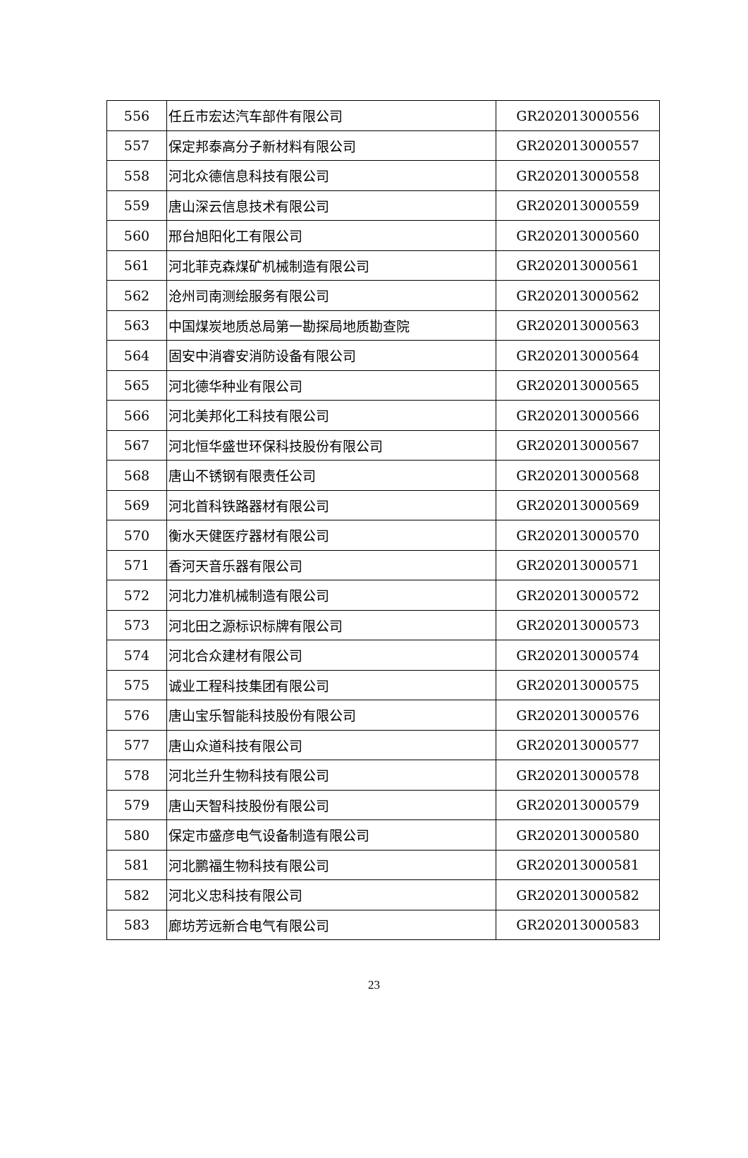| 556 | 任丘市宏达汽车部件有限公司 | GR202013000556 |
| 557 | 保定邦泰高分子新材料有限公司 | GR202013000557 |
| 558 | 河北众德信息科技有限公司 | GR202013000558 |
| 559 | 唐山深云信息技术有限公司 | GR202013000559 |
| 560 | 邢台旭阳化工有限公司 | GR202013000560 |
| 561 | 河北菲克森煤矿机械制造有限公司 | GR202013000561 |
| 562 | 沧州司南测绘服务有限公司 | GR202013000562 |
| 563 | 中国煤炭地质总局第一勘探局地质勘查院 | GR202013000563 |
| 564 | 固安中消睿安消防设备有限公司 | GR202013000564 |
| 565 | 河北德华种业有限公司 | GR202013000565 |
| 566 | 河北美邦化工科技有限公司 | GR202013000566 |
| 567 | 河北恒华盛世环保科技股份有限公司 | GR202013000567 |
| 568 | 唐山不锈钢有限责任公司 | GR202013000568 |
| 569 | 河北首科铁路器材有限公司 | GR202013000569 |
| 570 | 衡水天健医疗器材有限公司 | GR202013000570 |
| 571 | 香河天音乐器有限公司 | GR202013000571 |
| 572 | 河北力准机械制造有限公司 | GR202013000572 |
| 573 | 河北田之源标识标牌有限公司 | GR202013000573 |
| 574 | 河北合众建材有限公司 | GR202013000574 |
| 575 | 诚业工程科技集团有限公司 | GR202013000575 |
| 576 | 唐山宝乐智能科技股份有限公司 | GR202013000576 |
| 577 | 唐山众道科技有限公司 | GR202013000577 |
| 578 | 河北兰升生物科技有限公司 | GR202013000578 |
| 579 | 唐山天智科技股份有限公司 | GR202013000579 |
| 580 | 保定市盛彦电气设备制造有限公司 | GR202013000580 |
| 581 | 河北鹏福生物科技有限公司 | GR202013000581 |
| 582 | 河北义忠科技有限公司 | GR202013000582 |
| 583 | 廊坊芳远新合电气有限公司 | GR202013000583 |
23